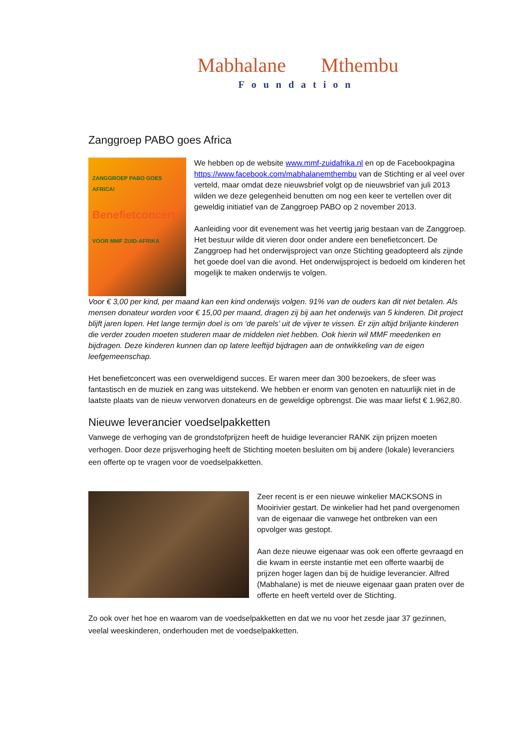Mabhalane Mthembu
Foundation
Zanggroep PABO goes Africa
ZANGGROEP PABO GOES AFRICA!
Benefietconcert
VOOR MMF ZUID-AFRIKA
We hebben op de website www.mmf-zuidafrika.nl en op de Facebookpagina https://www.facebook.com/mabhalanemthembu van de Stichting er al veel over verteld, maar omdat deze nieuwsbrief volgt op de nieuwsbrief van juli 2013 wilden we deze gelegenheid benutten om nog een keer te vertellen over dit geweldig initiatief van de Zanggroep PABO op 2 november 2013.
Aanleiding voor dit evenement was het veertig jarig bestaan van de Zanggroep. Het bestuur wilde dit vieren door onder andere een benefietconcert. De Zanggroep had het onderwijsproject van onze Stichting geadopteerd als zijnde het goede doel van die avond. Het onderwijsproject is bedoeld om kinderen het mogelijk te maken onderwijs te volgen.
Voor € 3,00 per kind, per maand kan een kind onderwijs volgen. 91% van de ouders kan dit niet betalen. Als mensen donateur worden voor € 15,00 per maand, dragen zij bij aan het onderwijs van 5 kinderen. Dit project blijft jaren lopen. Het lange termijn doel is om ‘de parels’ uit de vijver te vissen. Er zijn altijd briljante kinderen die verder zouden moeten studeren maar de middelen niet hebben. Ook hierin wil MMF meedenken en bijdragen. Deze kinderen kunnen dan op latere leeftijd bijdragen aan de ontwikkeling van de eigen leefgemeenschap.
Het benefietconcert was een overweldigend succes. Er waren meer dan 300 bezoekers, de sfeer was fantastisch en de muziek en zang was uitstekend. We hebben er enorm van genoten en natuurlijk niet in de laatste plaats van de nieuw verworven donateurs en de geweldige opbrengst. Die was maar liefst € 1.962,80.
Nieuwe leverancier voedselpakketten
Vanwege de verhoging van de grondstofprijzen heeft de huidige leverancier RANK zijn prijzen moeten verhogen. Door deze prijsverhoging heeft de Stichting moeten besluiten om bij andere (lokale) leveranciers een offerte op te vragen voor de voedselpakketten.
Zeer recent is er een nieuwe winkelier MACKSONS in Mooirivier gestart. De winkelier had het pand overgenomen van de eigenaar die vanwege het ontbreken van een opvolger was gestopt.
Aan deze nieuwe eigenaar was ook een offerte gevraagd en die kwam in eerste instantie met een offerte waarbij de prijzen hoger lagen dan bij de huidige leverancier. Alfred (Mabhalane) is met de nieuwe eigenaar gaan praten over de offerte en heeft verteld over de Stichting.
Zo ook over het hoe en waarom van de voedselpakketten en dat we nu voor het zesde jaar 37 gezinnen, veelal weeskinderen, onderhouden met de voedselpakketten.